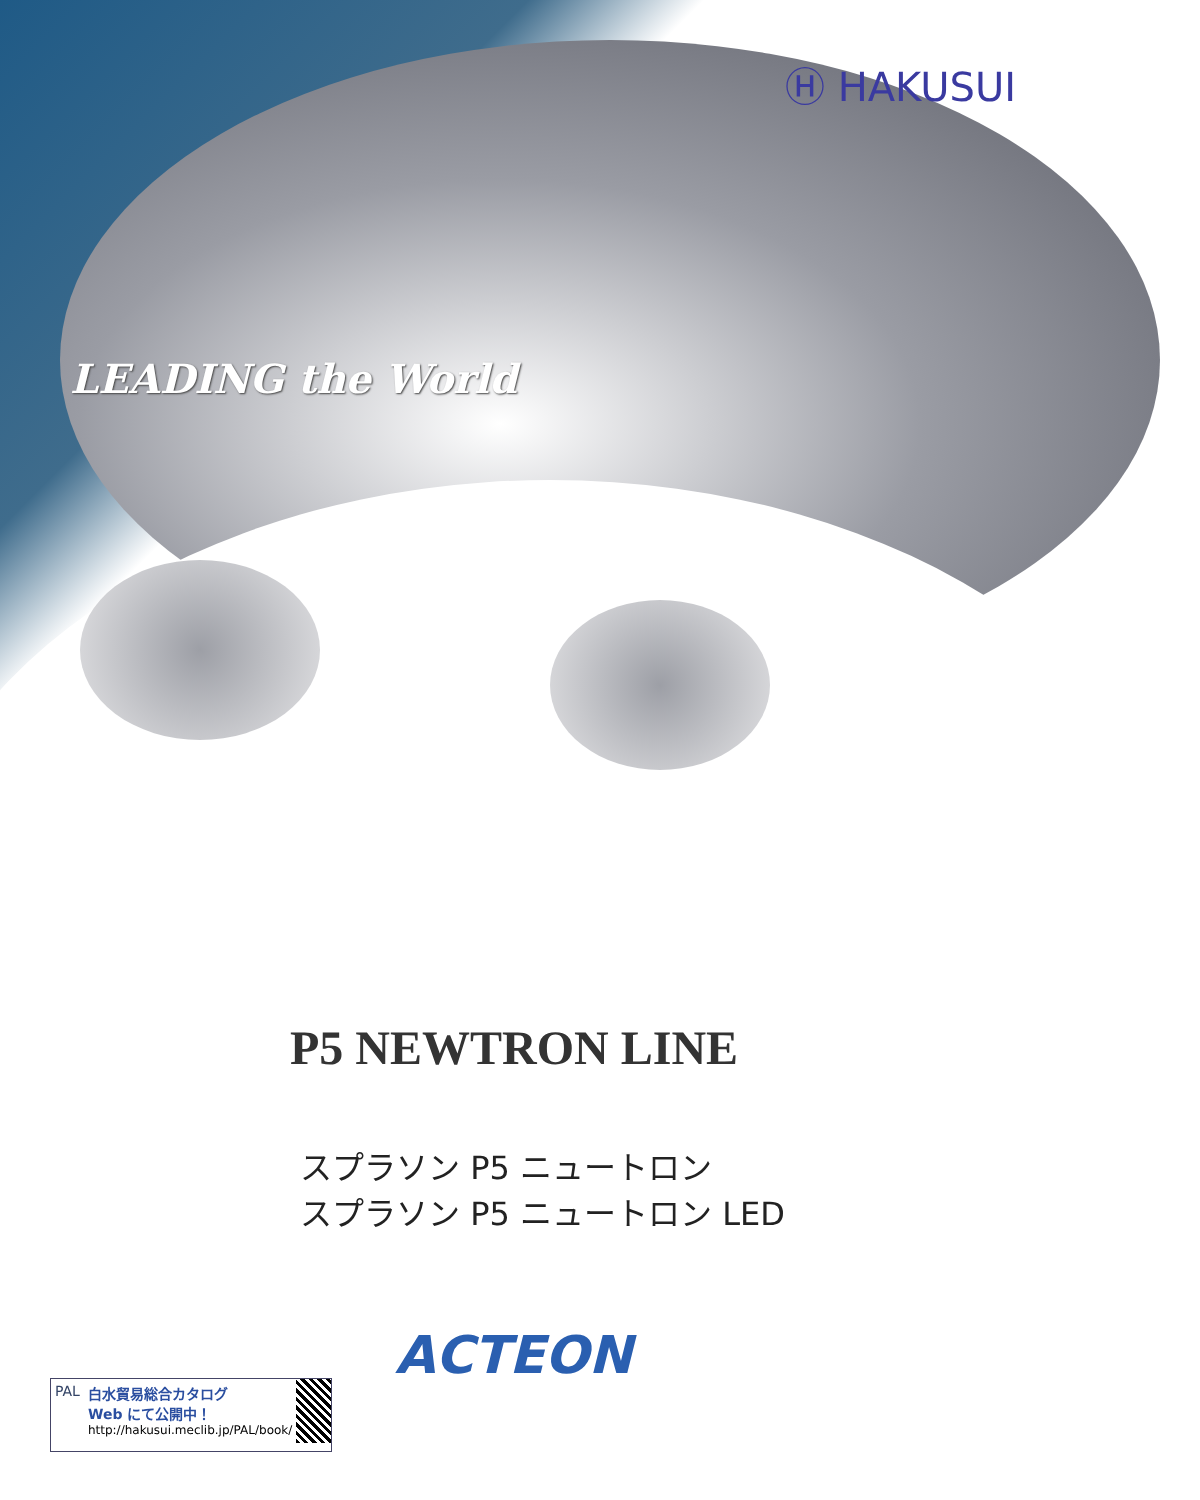Ⓗ HAKUSUI
LEADING the World
P5 NEWTRON LINE
スプラソン P5 ニュートロン
スプラソン P5 ニュートロン LED
ACTEON
PAL 白水貿易総合カタログ
Web にて公開中！
http://hakusui.meclib.jp/PAL/book/